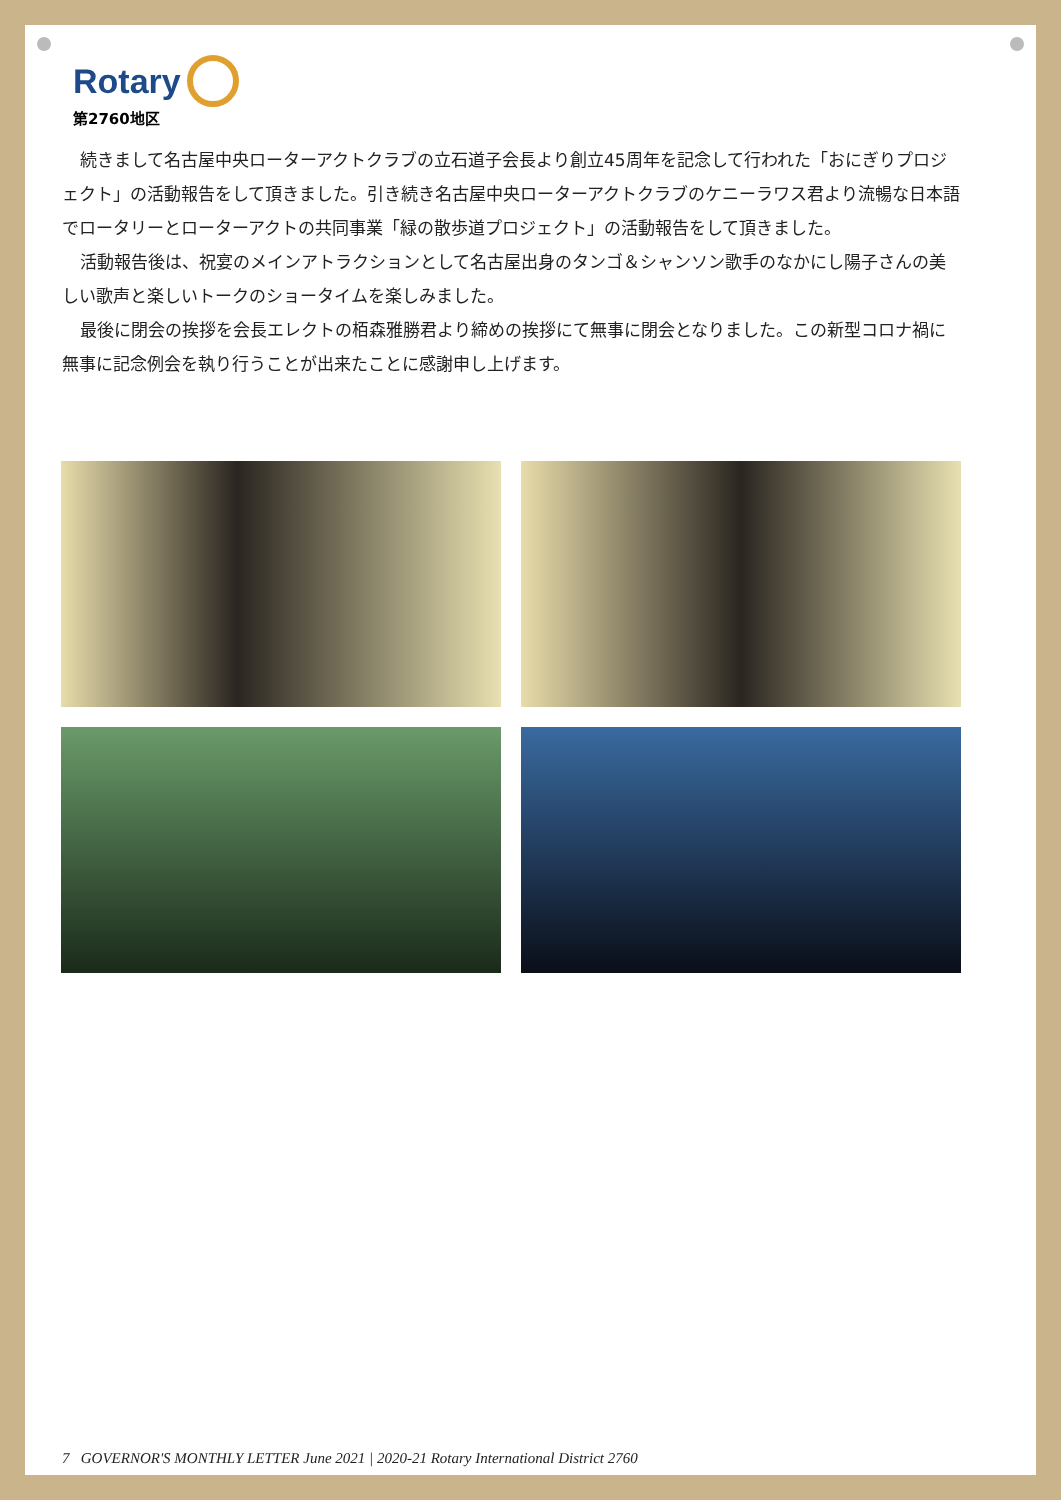Rotary
第2760地区
続きまして名古屋中央ローターアクトクラブの立石道子会長より創立45周年を記念して行われた「おにぎりプロジェクト」の活動報告をして頂きました。引き続き名古屋中央ローターアクトクラブのケニーラワス君より流暢な日本語でロータリーとローターアクトの共同事業「緑の散歩道プロジェクト」の活動報告をして頂きました。
活動報告後は、祝宴のメインアトラクションとして名古屋出身のタンゴ＆シャンソン歌手のなかにし陽子さんの美しい歌声と楽しいトークのショータイムを楽しみました。
最後に閉会の挨拶を会長エレクトの栢森雅勝君より締めの挨拶にて無事に閉会となりました。この新型コロナ禍に無事に記念例会を執り行うことが出来たことに感謝申し上げます。
7 GOVERNOR'S MONTHLY LETTER June 2021 | 2020-21 Rotary International District 2760